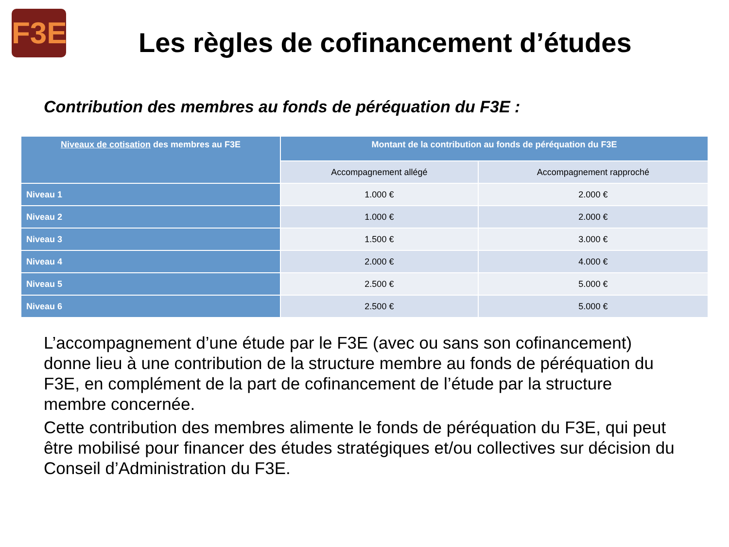F3E
Les règles de cofinancement d’études
Contribution des membres au fonds de péréquation du F3E :
| Niveaux de cotisation des membres au F3E | Montant de la contribution au fonds de péréquation du F3E | |
| --- | --- | --- |
| | Accompagnement allégé | Accompagnement rapproché |
| Niveau 1 | 1.000 € | 2.000 € |
| Niveau 2 | 1.000 € | 2.000 € |
| Niveau 3 | 1.500 € | 3.000 € |
| Niveau 4 | 2.000 € | 4.000 € |
| Niveau 5 | 2.500 € | 5.000 € |
| Niveau 6 | 2.500 € | 5.000 € |
L’accompagnement d’une étude par le F3E (avec ou sans son cofinancement) donne lieu à une contribution de la structure membre au fonds de péréquation du F3E, en complément de la part de cofinancement de l’étude par la structure membre concernée.
Cette contribution des membres alimente le fonds de péréquation du F3E, qui peut être mobilisé pour financer des études stratégiques et/ou collectives sur décision du Conseil d’Administration du F3E.